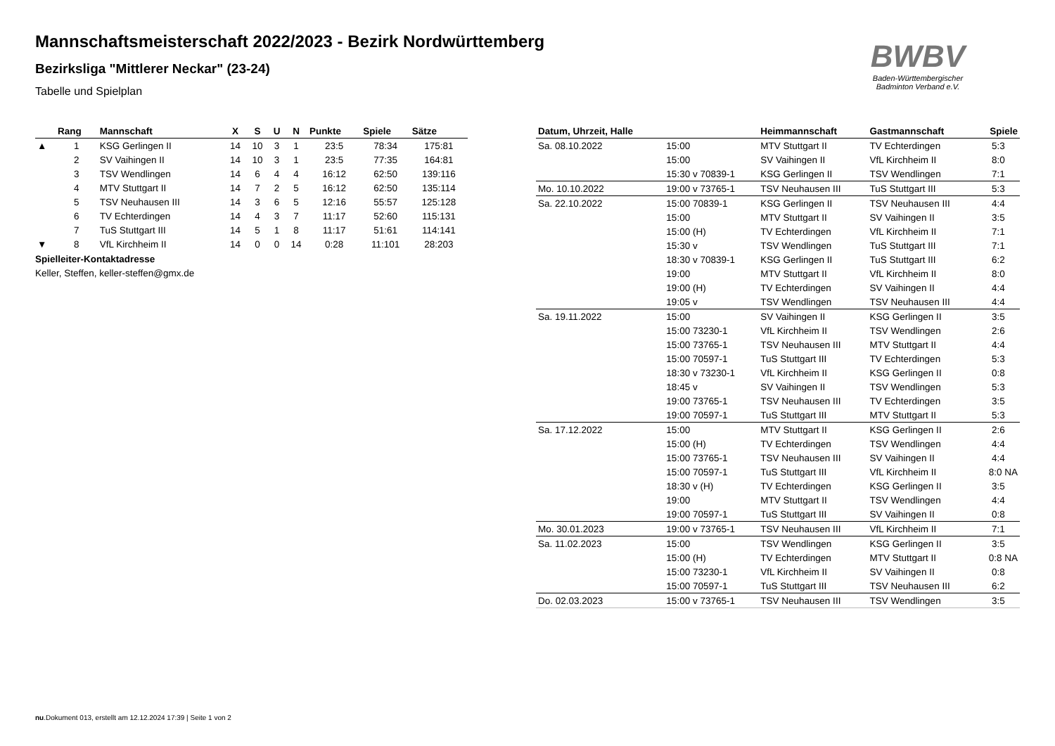BWBV
Baden-Württembergischer
Badminton Verband e.V.
Mannschaftsmeisterschaft 2022/2023 - Bezirk Nordwürttemberg
Bezirksliga "Mittlerer Neckar" (23-24)
Tabelle und Spielplan
| | Rang | Mannschaft | X | S | U | N | Punkte | Spiele | Sätze |
| --- | --- | --- | --- | --- | --- | --- | --- | --- | --- |
| ▲ | 1 | KSG Gerlingen II | 14 | 10 | 3 | 1 | 23:5 | 78:34 | 175:81 |
| | 2 | SV Vaihingen II | 14 | 10 | 3 | 1 | 23:5 | 77:35 | 164:81 |
| | 3 | TSV Wendlingen | 14 | 6 | 4 | 4 | 16:12 | 62:50 | 139:116 |
| | 4 | MTV Stuttgart II | 14 | 7 | 2 | 5 | 16:12 | 62:50 | 135:114 |
| | 5 | TSV Neuhausen III | 14 | 3 | 6 | 5 | 12:16 | 55:57 | 125:128 |
| | 6 | TV Echterdingen | 14 | 4 | 3 | 7 | 11:17 | 52:60 | 115:131 |
| | 7 | TuS Stuttgart III | 14 | 5 | 1 | 8 | 11:17 | 51:61 | 114:141 |
| ▼ | 8 | VfL Kirchheim II | 14 | 0 | 0 | 14 | 0:28 | 11:101 | 28:203 |
Spielleiter-Kontaktadresse
Keller, Steffen, keller-steffen@gmx.de
| Datum, Uhrzeit, Halle | | Heimmannschaft | Gastmannschaft | Spiele |
| --- | --- | --- | --- | --- |
| Sa. 08.10.2022 | 15:00 | MTV Stuttgart II | TV Echterdingen | 5:3 |
| | 15:00 | SV Vaihingen II | VfL Kirchheim II | 8:0 |
| | 15:30 v 70839-1 | KSG Gerlingen II | TSV Wendlingen | 7:1 |
| Mo. 10.10.2022 | 19:00 v 73765-1 | TSV Neuhausen III | TuS Stuttgart III | 5:3 |
| Sa. 22.10.2022 | 15:00 70839-1 | KSG Gerlingen II | TSV Neuhausen III | 4:4 |
| | 15:00 | MTV Stuttgart II | SV Vaihingen II | 3:5 |
| | 15:00 (H) | TV Echterdingen | VfL Kirchheim II | 7:1 |
| | 15:30 v | TSV Wendlingen | TuS Stuttgart III | 7:1 |
| | 18:30 v 70839-1 | KSG Gerlingen II | TuS Stuttgart III | 6:2 |
| | 19:00 | MTV Stuttgart II | VfL Kirchheim II | 8:0 |
| | 19:00 (H) | TV Echterdingen | SV Vaihingen II | 4:4 |
| | 19:05 v | TSV Wendlingen | TSV Neuhausen III | 4:4 |
| Sa. 19.11.2022 | 15:00 | SV Vaihingen II | KSG Gerlingen II | 3:5 |
| | 15:00 73230-1 | VfL Kirchheim II | TSV Wendlingen | 2:6 |
| | 15:00 73765-1 | TSV Neuhausen III | MTV Stuttgart II | 4:4 |
| | 15:00 70597-1 | TuS Stuttgart III | TV Echterdingen | 5:3 |
| | 18:30 v 73230-1 | VfL Kirchheim II | KSG Gerlingen II | 0:8 |
| | 18:45 v | SV Vaihingen II | TSV Wendlingen | 5:3 |
| | 19:00 73765-1 | TSV Neuhausen III | TV Echterdingen | 3:5 |
| | 19:00 70597-1 | TuS Stuttgart III | MTV Stuttgart II | 5:3 |
| Sa. 17.12.2022 | 15:00 | MTV Stuttgart II | KSG Gerlingen II | 2:6 |
| | 15:00 (H) | TV Echterdingen | TSV Wendlingen | 4:4 |
| | 15:00 73765-1 | TSV Neuhausen III | SV Vaihingen II | 4:4 |
| | 15:00 70597-1 | TuS Stuttgart III | VfL Kirchheim II | 8:0 NA |
| | 18:30 v (H) | TV Echterdingen | KSG Gerlingen II | 3:5 |
| | 19:00 | MTV Stuttgart II | TSV Wendlingen | 4:4 |
| | 19:00 70597-1 | TuS Stuttgart III | SV Vaihingen II | 0:8 |
| Mo. 30.01.2023 | 19:00 v 73765-1 | TSV Neuhausen III | VfL Kirchheim II | 7:1 |
| Sa. 11.02.2023 | 15:00 | TSV Wendlingen | KSG Gerlingen II | 3:5 |
| | 15:00 (H) | TV Echterdingen | MTV Stuttgart II | 0:8 NA |
| | 15:00 73230-1 | VfL Kirchheim II | SV Vaihingen II | 0:8 |
| | 15:00 70597-1 | TuS Stuttgart III | TSV Neuhausen III | 6:2 |
| Do. 02.03.2023 | 15:00 v 73765-1 | TSV Neuhausen III | TSV Wendlingen | 3:5 |
nu.Dokument 013, erstellt am 12.12.2024 17:39 | Seite 1 von 2